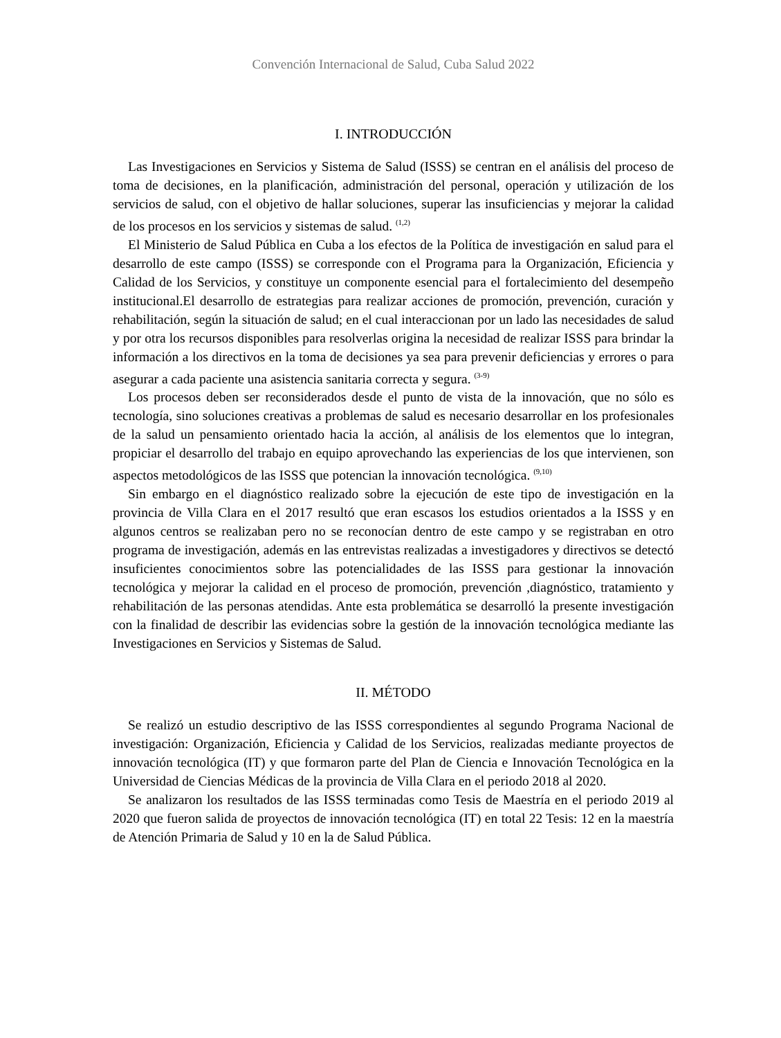Convención Internacional de Salud, Cuba Salud 2022
I. INTRODUCCIÓN
Las Investigaciones en Servicios y Sistema de Salud (ISSS) se centran en el análisis del proceso de toma de decisiones, en la planificación, administración del personal, operación y utilización de los servicios de salud, con el objetivo de hallar soluciones, superar las insuficiencias y mejorar la calidad de los procesos en los servicios y sistemas de salud. <sup>(1,2)</sup>
El Ministerio de Salud Pública en Cuba a los efectos de la Política de investigación en salud para el desarrollo de este campo (ISSS) se corresponde con el Programa para la Organización, Eficiencia y Calidad de los Servicios, y constituye un componente esencial para el fortalecimiento del desempeño institucional.El desarrollo de estrategias para realizar acciones de promoción, prevención, curación y rehabilitación, según la situación de salud; en el cual interaccionan por un lado las necesidades de salud y por otra los recursos disponibles para resolverlas origina la necesidad de realizar ISSS para brindar la información a los directivos en la toma de decisiones ya sea para prevenir deficiencias y errores o para asegurar a cada paciente una asistencia sanitaria correcta y segura. <sup>(3-9)</sup>
Los procesos deben ser reconsiderados desde el punto de vista de la innovación, que no sólo es tecnología, sino soluciones creativas a problemas de salud es necesario desarrollar en los profesionales de la salud un pensamiento orientado hacia la acción, al análisis de los elementos que lo integran, propiciar el desarrollo del trabajo en equipo aprovechando las experiencias de los que intervienen, son aspectos metodológicos de las ISSS que potencian la innovación tecnológica. <sup>(9,10)</sup>
Sin embargo en el diagnóstico realizado sobre la ejecución de este tipo de investigación en la provincia de Villa Clara en el 2017 resultó que eran escasos los estudios orientados a la ISSS y en algunos centros se realizaban pero no se reconocían dentro de este campo y se registraban en otro programa de investigación, además en las entrevistas realizadas a investigadores y directivos se detectó insuficientes conocimientos sobre las potencialidades de las ISSS para gestionar la innovación tecnológica y mejorar la calidad en el proceso de promoción, prevención ,diagnóstico, tratamiento y rehabilitación de las personas atendidas. Ante esta problemática se desarrolló la presente investigación con la finalidad de describir las evidencias sobre la gestión de la innovación tecnológica mediante las Investigaciones en Servicios y Sistemas de Salud.
II. MÉTODO
Se realizó un estudio descriptivo de las ISSS correspondientes al segundo Programa Nacional de investigación: Organización, Eficiencia y Calidad de los Servicios, realizadas mediante proyectos de innovación tecnológica (IT) y que formaron parte del Plan de Ciencia e Innovación Tecnológica en la Universidad de Ciencias Médicas de la provincia de Villa Clara en el periodo 2018 al 2020.
Se analizaron los resultados de las ISSS terminadas como Tesis de Maestría en el periodo 2019 al 2020 que fueron salida de proyectos de innovación tecnológica (IT) en total 22 Tesis: 12 en la maestría de Atención Primaria de Salud y 10 en la de Salud Pública.